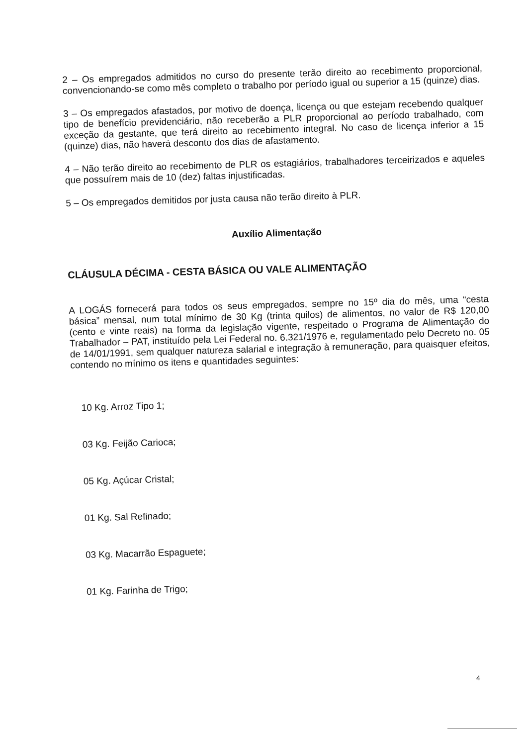2 – Os empregados admitidos no curso do presente terão direito ao recebimento proporcional, convencionando-se como mês completo o trabalho por período igual ou superior a 15 (quinze) dias.
3 – Os empregados afastados, por motivo de doença, licença ou que estejam recebendo qualquer tipo de benefício previdenciário, não receberão a PLR proporcional ao período trabalhado, com exceção da gestante, que terá direito ao recebimento integral. No caso de licença inferior a 15 (quinze) dias, não haverá desconto dos dias de afastamento.
4 – Não terão direito ao recebimento de PLR os estagiários, trabalhadores terceirizados e aqueles que possuírem mais de 10 (dez) faltas injustificadas.
5 – Os empregados demitidos por justa causa não terão direito à PLR.
Auxílio Alimentação
CLÁUSULA DÉCIMA - CESTA BÁSICA OU VALE ALIMENTAÇÃO
A LOGÁS fornecerá para todos os seus empregados, sempre no 15º dia do mês, uma “cesta básica” mensal, num total mínimo de 30 Kg (trinta quilos) de alimentos, no valor de R$ 120,00 (cento e vinte reais) na forma da legislação vigente, respeitado o Programa de Alimentação do Trabalhador – PAT, instituído pela Lei Federal no. 6.321/1976 e, regulamentado pelo Decreto no. 05 de 14/01/1991, sem qualquer natureza salarial e integração à remuneração, para quaisquer efeitos, contendo no mínimo os itens e quantidades seguintes:
10 Kg. Arroz Tipo 1;
03 Kg. Feijão Carioca;
05 Kg. Açúcar Cristal;
01 Kg. Sal Refinado;
03 Kg. Macarrão Espaguete;
01 Kg. Farinha de Trigo;
4